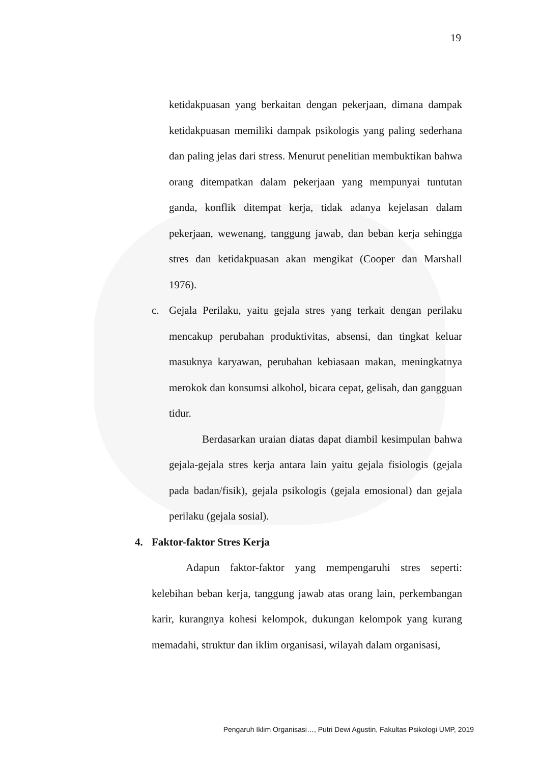19
ketidakpuasan yang berkaitan dengan pekerjaan, dimana dampak ketidakpuasan memiliki dampak psikologis yang paling sederhana dan paling jelas dari stress. Menurut penelitian membuktikan bahwa orang ditempatkan dalam pekerjaan yang mempunyai tuntutan ganda, konflik ditempat kerja, tidak adanya kejelasan dalam pekerjaan, wewenang, tanggung jawab, dan beban kerja sehingga stres dan ketidakpuasan akan mengikat (Cooper dan Marshall 1976).
c. Gejala Perilaku, yaitu gejala stres yang terkait dengan perilaku mencakup perubahan produktivitas, absensi, dan tingkat keluar masuknya karyawan, perubahan kebiasaan makan, meningkatnya merokok dan konsumsi alkohol, bicara cepat, gelisah, dan gangguan tidur.
Berdasarkan uraian diatas dapat diambil kesimpulan bahwa gejala-gejala stres kerja antara lain yaitu gejala fisiologis (gejala pada badan/fisik), gejala psikologis (gejala emosional) dan gejala perilaku (gejala sosial).
4. Faktor-faktor Stres Kerja
Adapun faktor-faktor yang mempengaruhi stres seperti: kelebihan beban kerja, tanggung jawab atas orang lain, perkembangan karir, kurangnya kohesi kelompok, dukungan kelompok yang kurang memadahi, struktur dan iklim organisasi, wilayah dalam organisasi,
Pengaruh Iklim Organisasi…, Putri Dewi Agustin, Fakultas Psikologi UMP, 2019